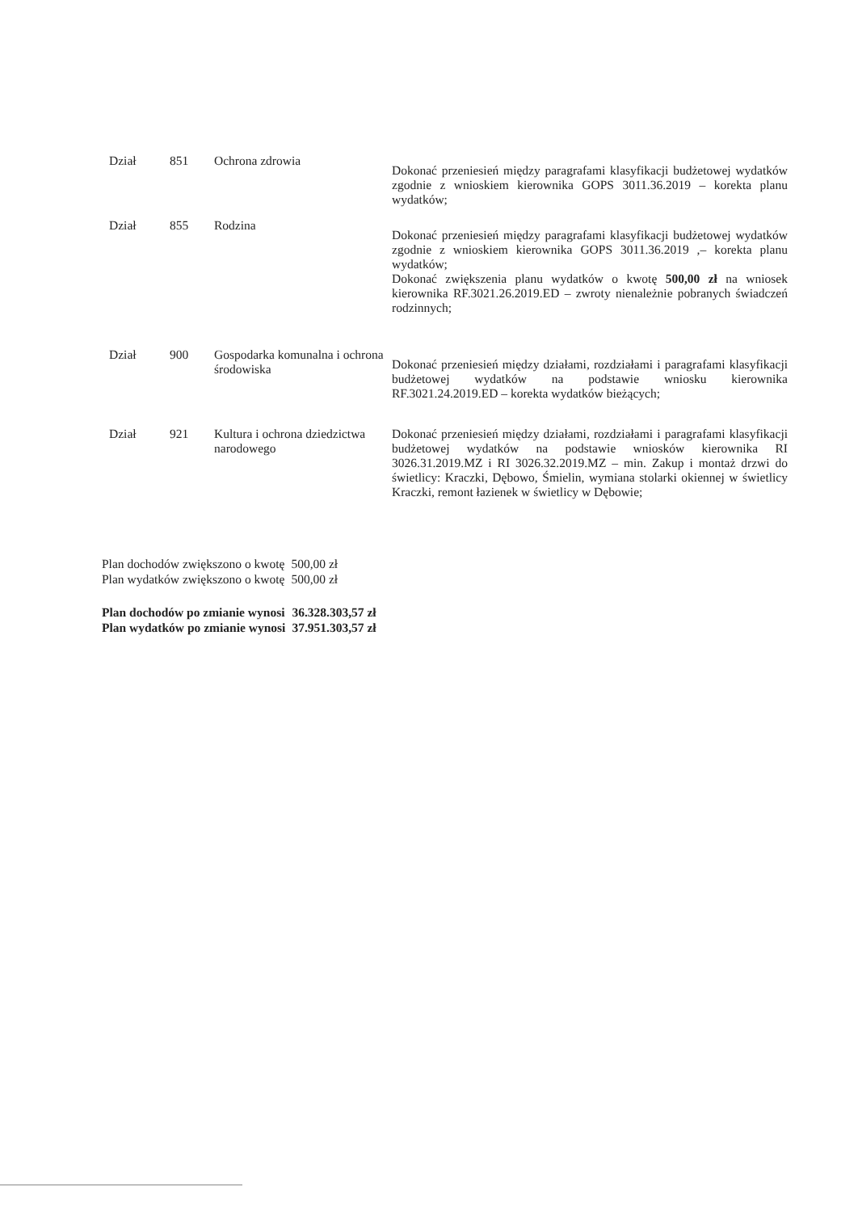Dział 851 Ochrona zdrowia
Dokonać przeniesień między paragrafami klasyfikacji budżetowej wydatków zgodnie z wnioskiem kierownika GOPS 3011.36.2019 – korekta planu wydatków;
Dział 855 Rodzina
Dokonać przeniesień między paragrafami klasyfikacji budżetowej wydatków zgodnie z wnioskiem kierownika GOPS 3011.36.2019 ,– korekta planu wydatków;
Dokonać zwiększenia planu wydatków o kwotę 500,00 zł na wniosek kierownika RF.3021.26.2019.ED – zwroty nienależnie pobranych świadczeń rodzinnych;
Dział 900 Gospodarka komunalna i ochrona środowiska
Dokonać przeniesień między działami, rozdziałami i paragrafami klasyfikacji budżetowej wydatków na podstawie wniosku kierownika RF.3021.24.2019.ED – korekta wydatków bieżących;
Dział 921 Kultura i ochrona dziedzictwa narodowego
Dokonać przeniesień między działami, rozdziałami i paragrafami klasyfikacji budżetowej wydatków na podstawie wniosków kierownika RI 3026.31.2019.MZ i RI 3026.32.2019.MZ – min. Zakup i montaż drzwi do świetlicy: Kraczki, Dębowo, Śmielin, wymiana stolarki okiennej w świetlicy Kraczki, remont łazienek w świetlicy w Dębowie;
| Plan dochodów zwiększono o kwotę | 500,00 zł |
| Plan wydatków zwiększono o kwotę | 500,00 zł |
| Plan dochodów po zmianie wynosi | 36.328.303,57 zł |
| Plan wydatków po zmianie wynosi | 37.951.303,57 zł |